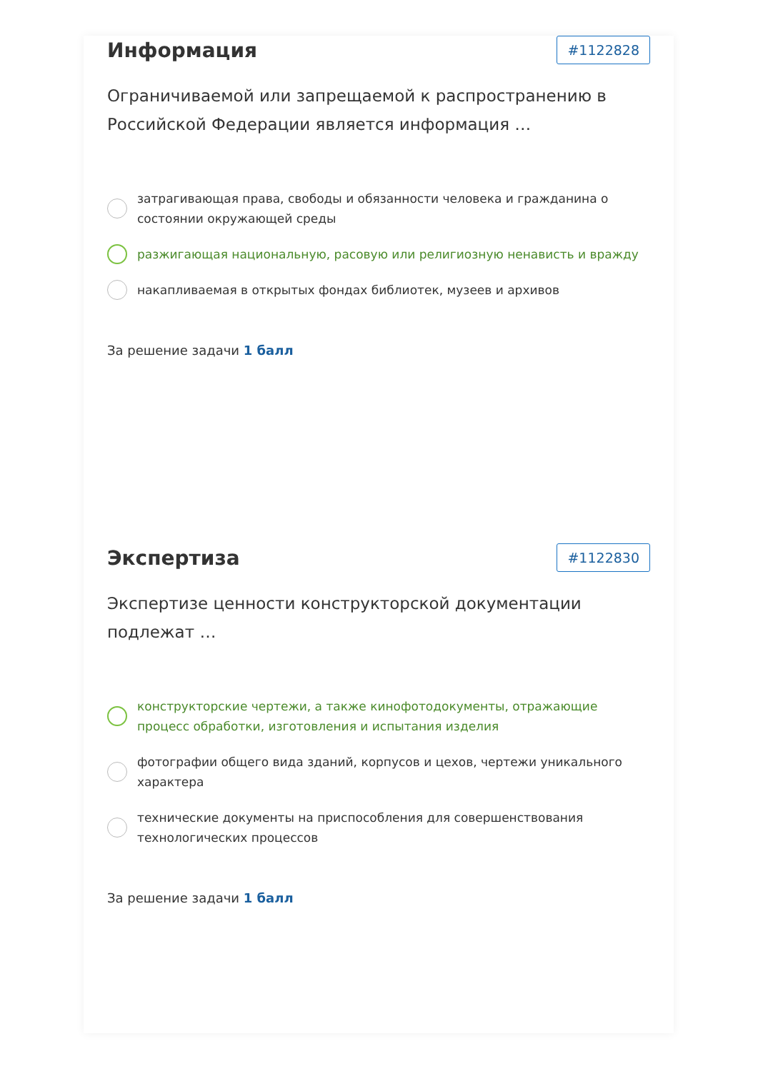Информация
#1122828
Ограничиваемой или запрещаемой к распространению в Российской Федерации является информация …
затрагивающая права, свободы и обязанности человека и гражданина о состоянии окружающей среды
разжигающая национальную, расовую или религиозную ненависть и вражду
накапливаемая в открытых фондах библиотек, музеев и архивов
За решение задачи 1 балл
Экспертиза
#1122830
Экспертизе ценности конструкторской документации подлежат …
конструкторские чертежи, а также кинофотодокументы, отражающие процесс обработки, изготовления и испытания изделия
фотографии общего вида зданий, корпусов и цехов, чертежи уникального характера
технические документы на приспособления для совершенствования технологических процессов
За решение задачи 1 балл